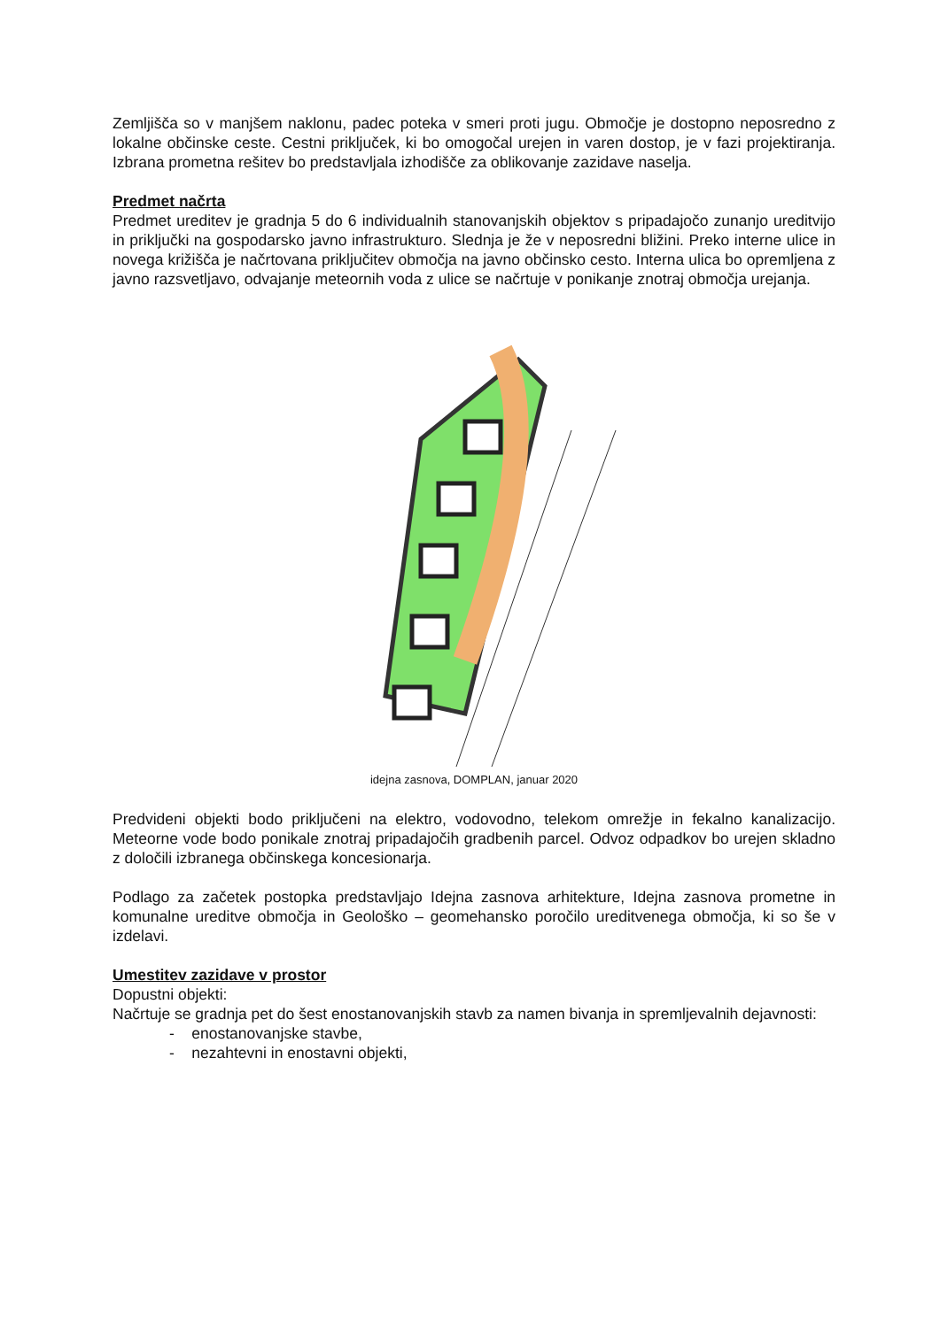Zemljišča so v manjšem naklonu, padec poteka v smeri proti jugu. Območje je dostopno neposredno z lokalne občinske ceste. Cestni priključek, ki bo omogočal urejen in varen dostop, je v fazi projektiranja. Izbrana prometna rešitev bo predstavljala izhodišče za oblikovanje zazidave naselja.
Predmet načrta
Predmet ureditev je gradnja 5 do 6 individualnih stanovanjskih objektov s pripadajočo zunanjo ureditvijo in priključki na gospodarsko javno infrastrukturo. Slednja je že v neposredni bližini. Preko interne ulice in novega križišča je načrtovana priključitev območja na javno občinsko cesto. Interna ulica bo opremljena z javno razsvetljavo, odvajanje meteornih voda z ulice se načrtuje v ponikanje znotraj območja urejanja.
idejna zasnova, DOMPLAN, januar 2020
Predvideni objekti bodo priključeni na elektro, vodovodno, telekom omrežje in fekalno kanalizacijo. Meteorne vode bodo ponikale znotraj pripadajočih gradbenih parcel. Odvoz odpadkov bo urejen skladno z določili izbranega občinskega koncesionarja.
Podlago za začetek postopka predstavljajo Idejna zasnova arhitekture, Idejna zasnova prometne in komunalne ureditve območja in Geološko – geomehansko poročilo ureditvenega območja, ki so še v izdelavi.
Umestitev zazidave v prostor
Dopustni objekti:
Načrtuje se gradnja pet do šest enostanovanjskih stavb za namen bivanja in spremljevalnih dejavnosti:
- enostanovanjske stavbe,
- nezahtevni in enostavni objekti,